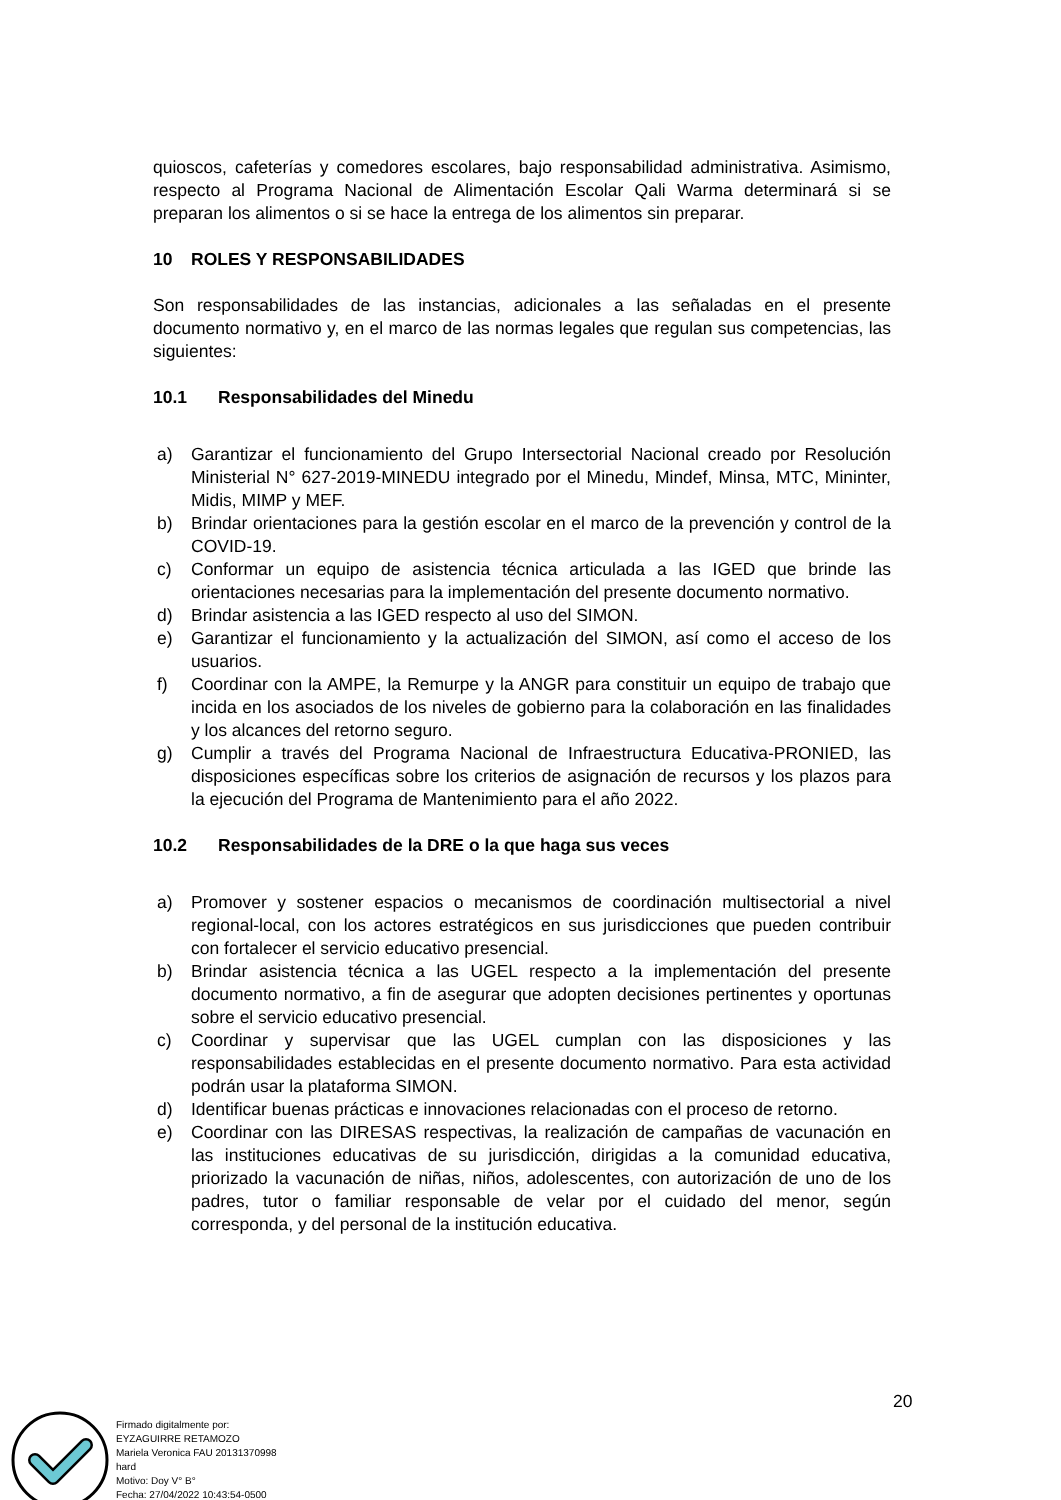quioscos, cafeterías y comedores escolares, bajo responsabilidad administrativa. Asimismo, respecto al Programa Nacional de Alimentación Escolar Qali Warma determinará si se preparan los alimentos o si se hace la entrega de los alimentos sin preparar.
10 ROLES Y RESPONSABILIDADES
Son responsabilidades de las instancias, adicionales a las señaladas en el presente documento normativo y, en el marco de las normas legales que regulan sus competencias, las siguientes:
10.1 Responsabilidades del Minedu
a) Garantizar el funcionamiento del Grupo Intersectorial Nacional creado por Resolución Ministerial N° 627-2019-MINEDU integrado por el Minedu, Mindef, Minsa, MTC, Mininter, Midis, MIMP y MEF.
b) Brindar orientaciones para la gestión escolar en el marco de la prevención y control de la COVID-19.
c) Conformar un equipo de asistencia técnica articulada a las IGED que brinde las orientaciones necesarias para la implementación del presente documento normativo.
d) Brindar asistencia a las IGED respecto al uso del SIMON.
e) Garantizar el funcionamiento y la actualización del SIMON, así como el acceso de los usuarios.
f) Coordinar con la AMPE, la Remurpe y la ANGR para constituir un equipo de trabajo que incida en los asociados de los niveles de gobierno para la colaboración en las finalidades y los alcances del retorno seguro.
g) Cumplir a través del Programa Nacional de Infraestructura Educativa-PRONIED, las disposiciones específicas sobre los criterios de asignación de recursos y los plazos para la ejecución del Programa de Mantenimiento para el año 2022.
10.2 Responsabilidades de la DRE o la que haga sus veces
a) Promover y sostener espacios o mecanismos de coordinación multisectorial a nivel regional-local, con los actores estratégicos en sus jurisdicciones que pueden contribuir con fortalecer el servicio educativo presencial.
b) Brindar asistencia técnica a las UGEL respecto a la implementación del presente documento normativo, a fin de asegurar que adopten decisiones pertinentes y oportunas sobre el servicio educativo presencial.
c) Coordinar y supervisar que las UGEL cumplan con las disposiciones y las responsabilidades establecidas en el presente documento normativo. Para esta actividad podrán usar la plataforma SIMON.
d) Identificar buenas prácticas e innovaciones relacionadas con el proceso de retorno.
e) Coordinar con las DIRESAS respectivas, la realización de campañas de vacunación en las instituciones educativas de su jurisdicción, dirigidas a la comunidad educativa, priorizado la vacunación de niñas, niños, adolescentes, con autorización de uno de los padres, tutor o familiar responsable de velar por el cuidado del menor, según corresponda, y del personal de la institución educativa.
20
Firmado digitalmente por:
EYZAGUIRRE RETAMOZO
Mariela Veronica FAU 20131370998
hard
Motivo: Doy V° B°
Fecha: 27/04/2022 10:43:54-0500